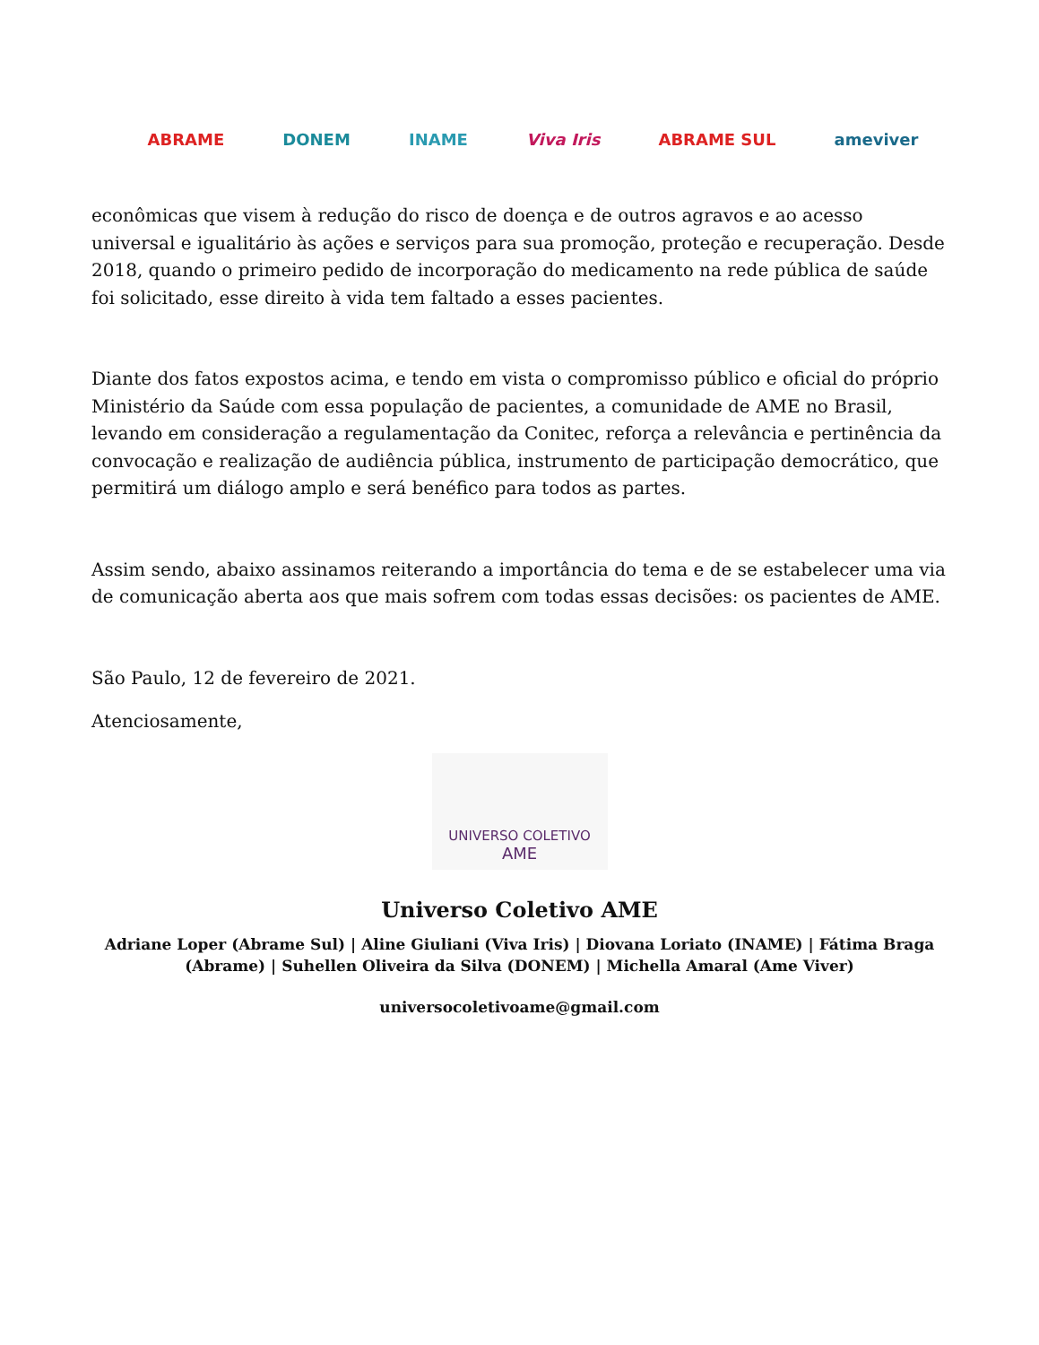ABRAME DONEM INAME Viva Iris ABRAME SUL ameviver
econômicas que visem à redução do risco de doença e de outros agravos e ao acesso universal e igualitário às ações e serviços para sua promoção, proteção e recuperação. Desde 2018, quando o primeiro pedido de incorporação do medicamento na rede pública de saúde foi solicitado, esse direito à vida tem faltado a esses pacientes.
Diante dos fatos expostos acima, e tendo em vista o compromisso público e oficial do próprio Ministério da Saúde com essa população de pacientes, a comunidade de AME no Brasil, levando em consideração a regulamentação da Conitec, reforça a relevância e pertinência da convocação e realização de audiência pública, instrumento de participação democrático, que permitirá um diálogo amplo e será benéfico para todos as partes.
Assim sendo, abaixo assinamos reiterando a importância do tema e de se estabelecer uma via de comunicação aberta aos que mais sofrem com todas essas decisões: os pacientes de AME.
São Paulo, 12 de fevereiro de 2021.
Atenciosamente,
UNIVERSO COLETIVO
AME
Universo Coletivo AME
Adriane Loper (Abrame Sul) | Aline Giuliani (Viva Iris) | Diovana Loriato (INAME) | Fátima Braga (Abrame) | Suhellen Oliveira da Silva (DONEM) | Michella Amaral (Ame Viver)
universocoletivoame@gmail.com